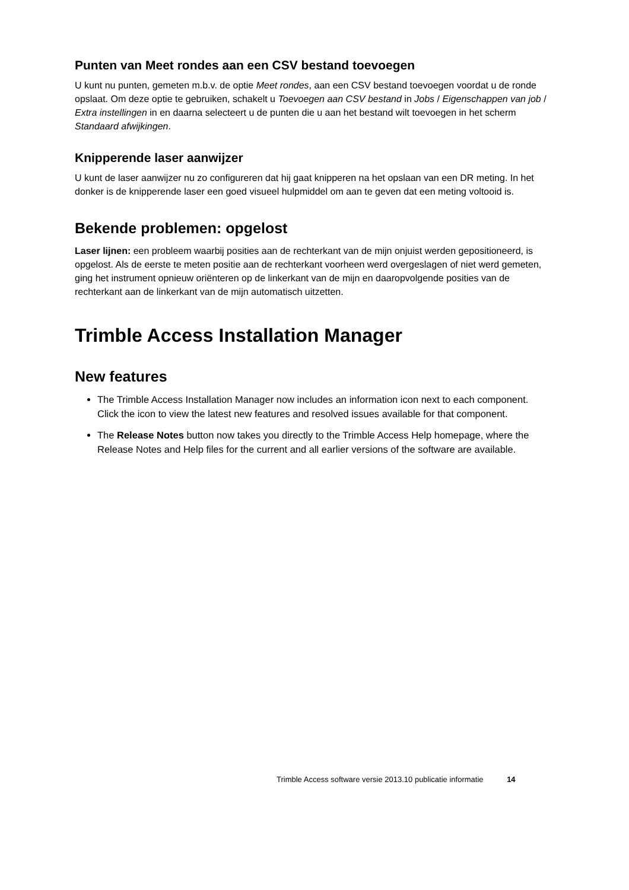Punten van Meet rondes aan een CSV bestand toevoegen
U kunt nu punten, gemeten m.b.v. de optie Meet rondes, aan een CSV bestand toevoegen voordat u de ronde opslaat. Om deze optie te gebruiken, schakelt u Toevoegen aan CSV bestand in Jobs / Eigenschappen van job / Extra instellingen in en daarna selecteert u de punten die u aan het bestand wilt toevoegen in het scherm Standaard afwijkingen.
Knipperende laser aanwijzer
U kunt de laser aanwijzer nu zo configureren dat hij gaat knipperen na het opslaan van een DR meting. In het donker is de knipperende laser een goed visueel hulpmiddel om aan te geven dat een meting voltooid is.
Bekende problemen: opgelost
Laser lijnen: een probleem waarbij posities aan de rechterkant van de mijn onjuist werden gepositioneerd, is opgelost. Als de eerste te meten positie aan de rechterkant voorheen werd overgeslagen of niet werd gemeten, ging het instrument opnieuw oriënteren op de linkerkant van de mijn en daaropvolgende posities van de rechterkant aan de linkerkant van de mijn automatisch uitzetten.
Trimble Access Installation Manager
New features
The Trimble Access Installation Manager now includes an information icon next to each component. Click the icon to view the latest new features and resolved issues available for that component.
The Release Notes button now takes you directly to the Trimble Access Help homepage, where the Release Notes and Help files for the current and all earlier versions of the software are available.
Trimble Access software versie 2013.10 publicatie informatie 14